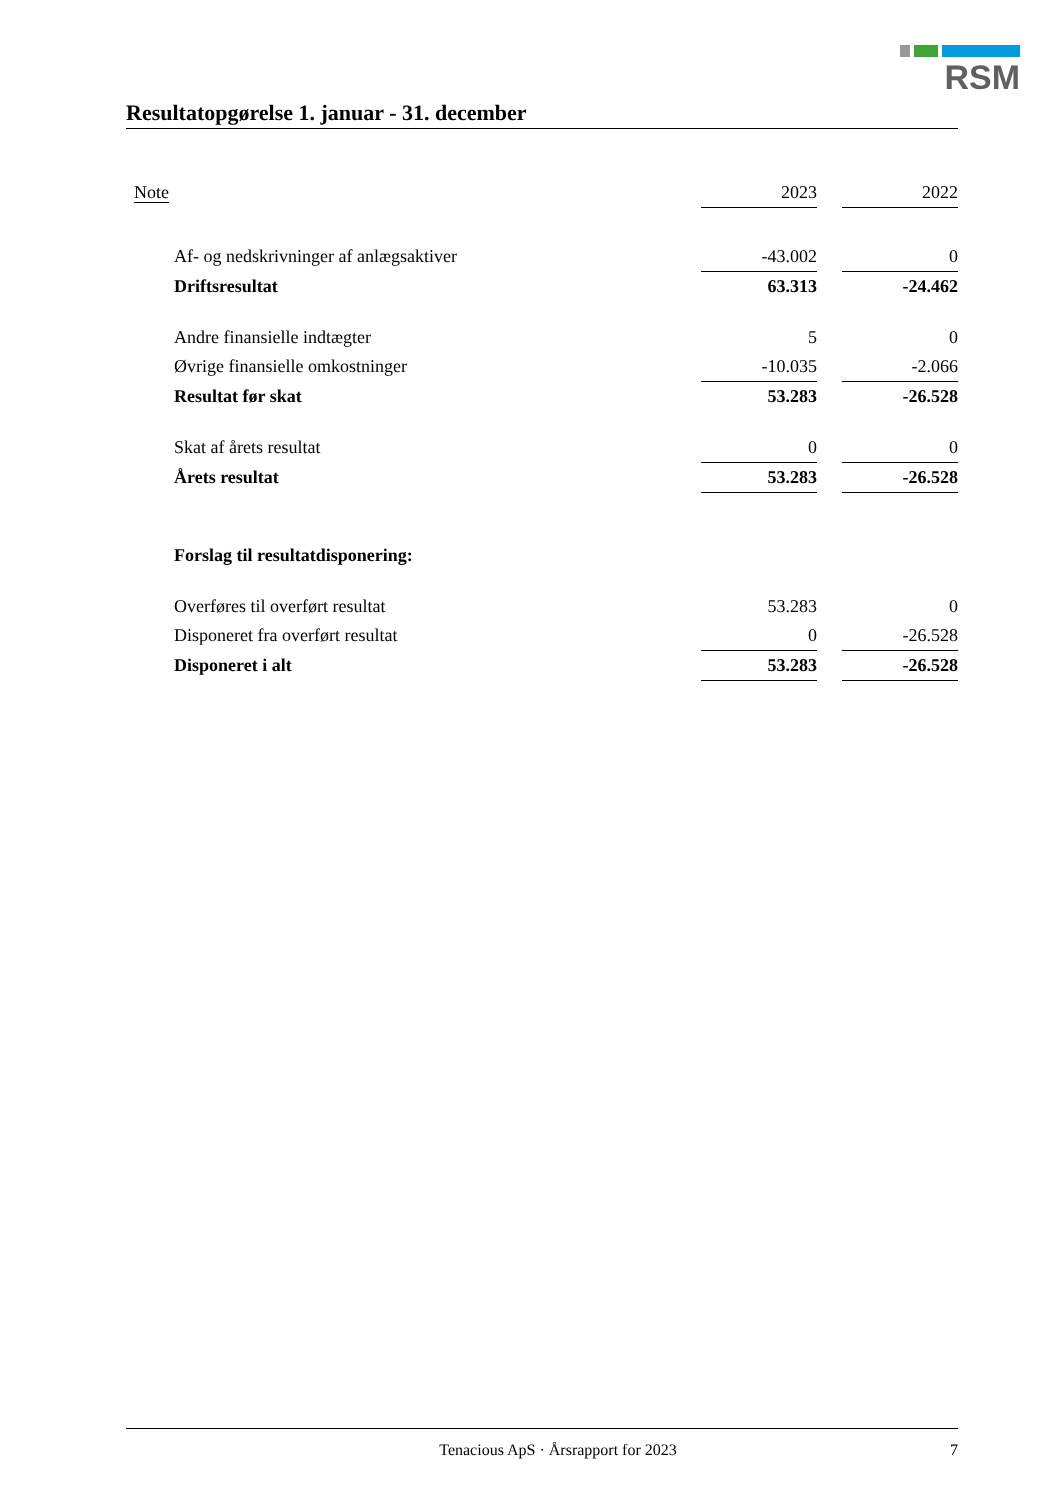RSM
Resultatopgørelse 1. januar - 31. december
| Note | | 2023 | | 2022 |
| --- | --- | --- | --- | --- |
| | Af- og nedskrivninger af anlægsaktiver | -43.002 | | 0 |
| | Driftsresultat | 63.313 | | -24.462 |
| | Andre finansielle indtægter | 5 | | 0 |
| | Øvrige finansielle omkostninger | -10.035 | | -2.066 |
| | Resultat før skat | 53.283 | | -26.528 |
| | Skat af årets resultat | 0 | | 0 |
| | Årets resultat | 53.283 | | -26.528 |
| | Forslag til resultatdisponering: | | | |
| | Overføres til overført resultat | 53.283 | | 0 |
| | Disponeret fra overført resultat | 0 | | -26.528 |
| | Disponeret i alt | 53.283 | | -26.528 |
Tenacious ApS · Årsrapport for 2023 7